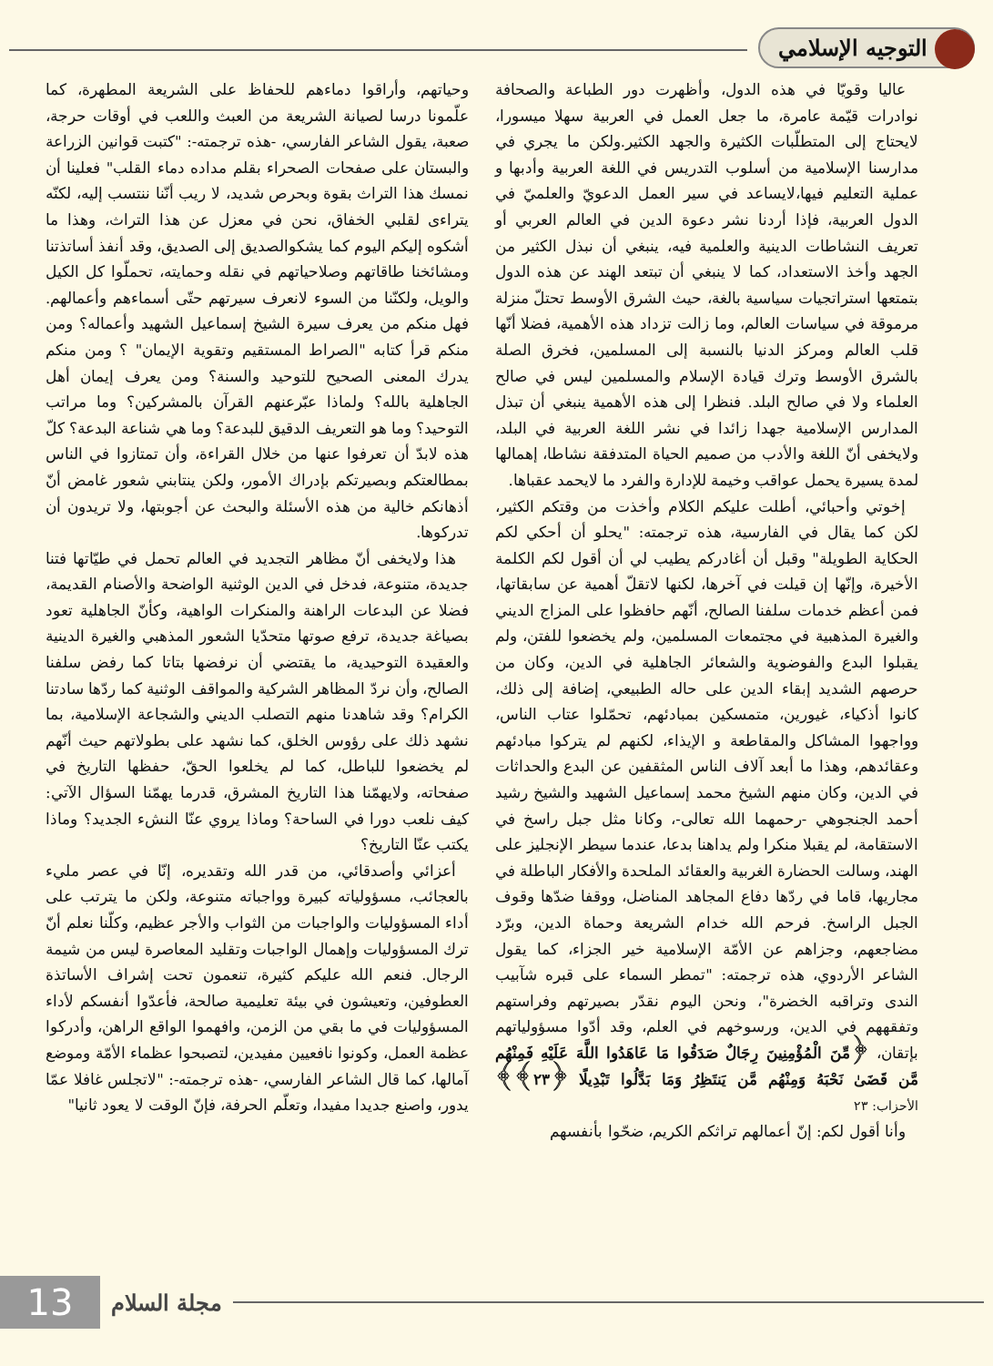التوجيه الإسلامي
عاليا وقويّا في هذه الدول، وأظهرت دور الطباعة والصحافة نوادرات قيّمة عامرة، ما جعل العمل في العربية سهلا ميسورا، لايحتاج إلى المتطلّبات الكثيرة والجهد الكثير.ولكن ما يجري في مدارسنا الإسلامية من أسلوب التدريس في اللغة العربية وأدبها و عملية التعليم فيها،لايساعد في سير العمل الدعويّ والعلميّ في الدول العربية، فإذا أردنا نشر دعوة الدين في العالم العربي أو تعريف النشاطات الدينية والعلمية فيه، ينبغي أن نبذل الكثير من الجهد وأخذ الاستعداد، كما لا ينبغي أن تبتعد الهند عن هذه الدول بتمتعها استراتجيات سياسية بالغة، حيث الشرق الأوسط تحتلّ منزلة مرموقة في سياسات العالم، وما زالت تزداد هذه الأهمية، فضلا أنّها قلب العالم ومركز الدنيا بالنسبة إلى المسلمين، فخرق الصلة بالشرق الأوسط وترك قيادة الإسلام والمسلمين ليس في صالح العلماء ولا في صالح البلد. فنظرا إلى هذه الأهمية ينبغي أن تبذل المدارس الإسلامية جهدا زائدا في نشر اللغة العربية في البلد، ولايخفى أنّ اللغة والأدب من صميم الحياة المتدفقة نشاطا، إهمالها لمدة يسيرة يحمل عواقب وخيمة للإدارة والفرد ما لايحمد عقباها.
إخوتي وأحبائي، أطلت عليكم الكلام وأخذت من وقتكم الكثير، لكن كما يقال في الفارسية، هذه ترجمته: "يحلو أن أحكي لكم الحكاية الطويلة" وقبل أن أغادركم يطيب لي أن أقول لكم الكلمة الأخيرة، وإنّها إن قيلت في آخرها، لكنها لاتقلّ أهمية عن سابقاتها، فمن أعظم خدمات سلفنا الصالح، أنّهم حافظوا على المزاج الديني والغيرة المذهبية في مجتمعات المسلمين، ولم يخضعوا للفتن، ولم يقبلوا البدع والفوضوية والشعائر الجاهلية في الدين، وكان من حرصهم الشديد إبقاء الدين على حاله الطبيعي، إضافة إلى ذلك، كانوا أذكياء، غيورين، متمسكين بمبادئهم، تحمّلوا عتاب الناس، وواجهوا المشاكل والمقاطعة و الإيذاء، لكنهم لم يتركوا مبادئهم وعقائدهم، وهذا ما أبعد آلاف الناس المثقفين عن البدع والحداثات في الدين، وكان منهم الشيخ محمد إسماعيل الشهيد والشيخ رشيد أحمد الجنجوهي -رحمهما الله تعالى-، وكانا مثل جبل راسخ في الاستقامة، لم يقبلا منكرا ولم يداهنا بدعا، عندما سيطر الإنجليز على الهند، وسالت الحضارة الغربية والعقائد الملحدة والأفكار الباطلة في مجاريها، قاما في ردّها دفاع المجاهد المناضل، ووقفا ضدّها وقوف الجبل الراسخ. فرحم الله خدام الشريعة وحماة الدين، وبرّد مضاجعهم، وجزاهم عن الأمّة الإسلامية خير الجزاء، كما يقول الشاعر الأردوي، هذه ترجمته: "تمطر السماء على قبره شآبيب الندى وتراقبه الخضرة"، ونحن اليوم نقدّر بصيرتهم وفراستهم وتفقههم في الدين، ورسوخهم في العلم، وقد أدّوا مسؤولياتهم بإتقان، ﴿مِّنَ الْمُؤْمِنِينَ رِجَالٌ صَدَقُوا مَا عَاهَدُوا اللَّهَ عَلَيْهِ فَمِنْهُم مَّن قَضَىٰ نَحْبَهُ وَمِنْهُم مَّن يَنتَظِرُ وَمَا بَدَّلُوا تَبْدِيلًا ﴿٢٣﴾﴾ الأحزاب: ٢٣
وأنا أقول لكم: إنّ أعمالهم تراثكم الكريم، ضحّوا بأنفسهم
وحياتهم، وأراقوا دماءهم للحفاظ على الشريعة المطهرة، كما علّمونا درسا لصيانة الشريعة من العبث واللعب في أوقات حرجة، صعبة، يقول الشاعر الفارسي، -هذه ترجمته-: "كتبت قوانين الزراعة والبستان على صفحات الصحراء بقلم مداده دماء القلب" فعلينا أن نمسك هذا التراث بقوة وبحرص شديد، لا ريب أنّنا ننتسب إليه، لكنّه يتراءى لقلبي الخفاق، نحن في معزل عن هذا التراث، وهذا ما أشكوه إليكم اليوم كما يشكوالصديق إلى الصديق، وقد أنفذ أساتذتنا ومشائخنا طاقاتهم وصلاحياتهم في نقله وحمايته، تحملّوا كل الكيل والويل، ولكنّنا من السوء لانعرف سيرتهم حتّى أسماءهم وأعمالهم. فهل منكم من يعرف سيرة الشيخ إسماعيل الشهيد وأعماله؟ ومن منكم قرأ كتابه "الصراط المستقيم وتقوية الإيمان" ؟ ومن منكم يدرك المعنى الصحيح للتوحيد والسنة؟ ومن يعرف إيمان أهل الجاهلية بالله؟ ولماذا عبّرعنهم القرآن بالمشركين؟ وما مراتب التوحيد؟ وما هو التعريف الدقيق للبدعة؟ وما هي شناعة البدعة؟ كلّ هذه لابدّ أن تعرفوا عنها من خلال القراءة، وأن تمتازوا في الناس بمطالعتكم وبصيرتكم بإدراك الأمور، ولكن ينتابني شعور غامض أنّ أذهانكم خالية من هذه الأسئلة والبحث عن أجوبتها، ولا تريدون أن تدركوها.
هذا ولايخفى أنّ مظاهر التجديد في العالم تحمل في طيّاتها فتنا جديدة، متنوعة، فدخل في الدين الوثنية الواضحة والأصنام القديمة، فضلا عن البدعات الراهنة والمنكرات الواهية، وكأنّ الجاهلية تعود بصياغة جديدة، ترفع صوتها متحدّيا الشعور المذهبي والغيرة الدينية والعقيدة التوحيدية، ما يقتضي أن نرفضها بتاتا كما رفض سلفنا الصالح، وأن نردّ المظاهر الشركية والمواقف الوثنية كما ردّها سادتنا الكرام؟ وقد شاهدنا منهم التصلب الديني والشجاعة الإسلامية، بما نشهد ذلك على رؤوس الخلق، كما نشهد على بطولاتهم حيث أنّهم لم يخضعوا للباطل، كما لم يخلعوا الحقّ، حفظها التاريخ في صفحاته، ولايهمّنا هذا التاريخ المشرق، قدرما يهمّنا السؤال الآتي: كيف نلعب دورا في الساحة؟ وماذا يروي عنّا النشء الجديد؟ وماذا يكتب عنّا التاريخ؟
أعزائي وأصدقائي، من قدر الله وتقديره، إنّا في عصر مليء بالعجائب، مسؤولياته كبيرة وواجباته متنوعة، ولكن ما يترتب على أداء المسؤوليات والواجبات من الثواب والأجر عظيم، وكلّنا نعلم أنّ ترك المسؤوليات وإهمال الواجبات وتقليد المعاصرة ليس من شيمة الرجال. فنعم الله عليكم كثيرة، تنعمون تحت إشراف الأساتذة العطوفين، وتعيشون في بيئة تعليمية صالحة، فأعدّوا أنفسكم لأداء المسؤوليات في ما بقي من الزمن، وافهموا الواقع الراهن، وأدركوا عظمة العمل، وكونوا نافعيين مفيدين، لتصبحوا عظماء الأمّة وموضع آمالها، كما قال الشاعر الفارسي، -هذه ترجمته-: "لاتجلس غافلا عمّا يدور، واصنع جديدا مفيدا، وتعلّم الحرفة، فإنّ الوقت لا يعود ثانيا"
13
مجلة السلام